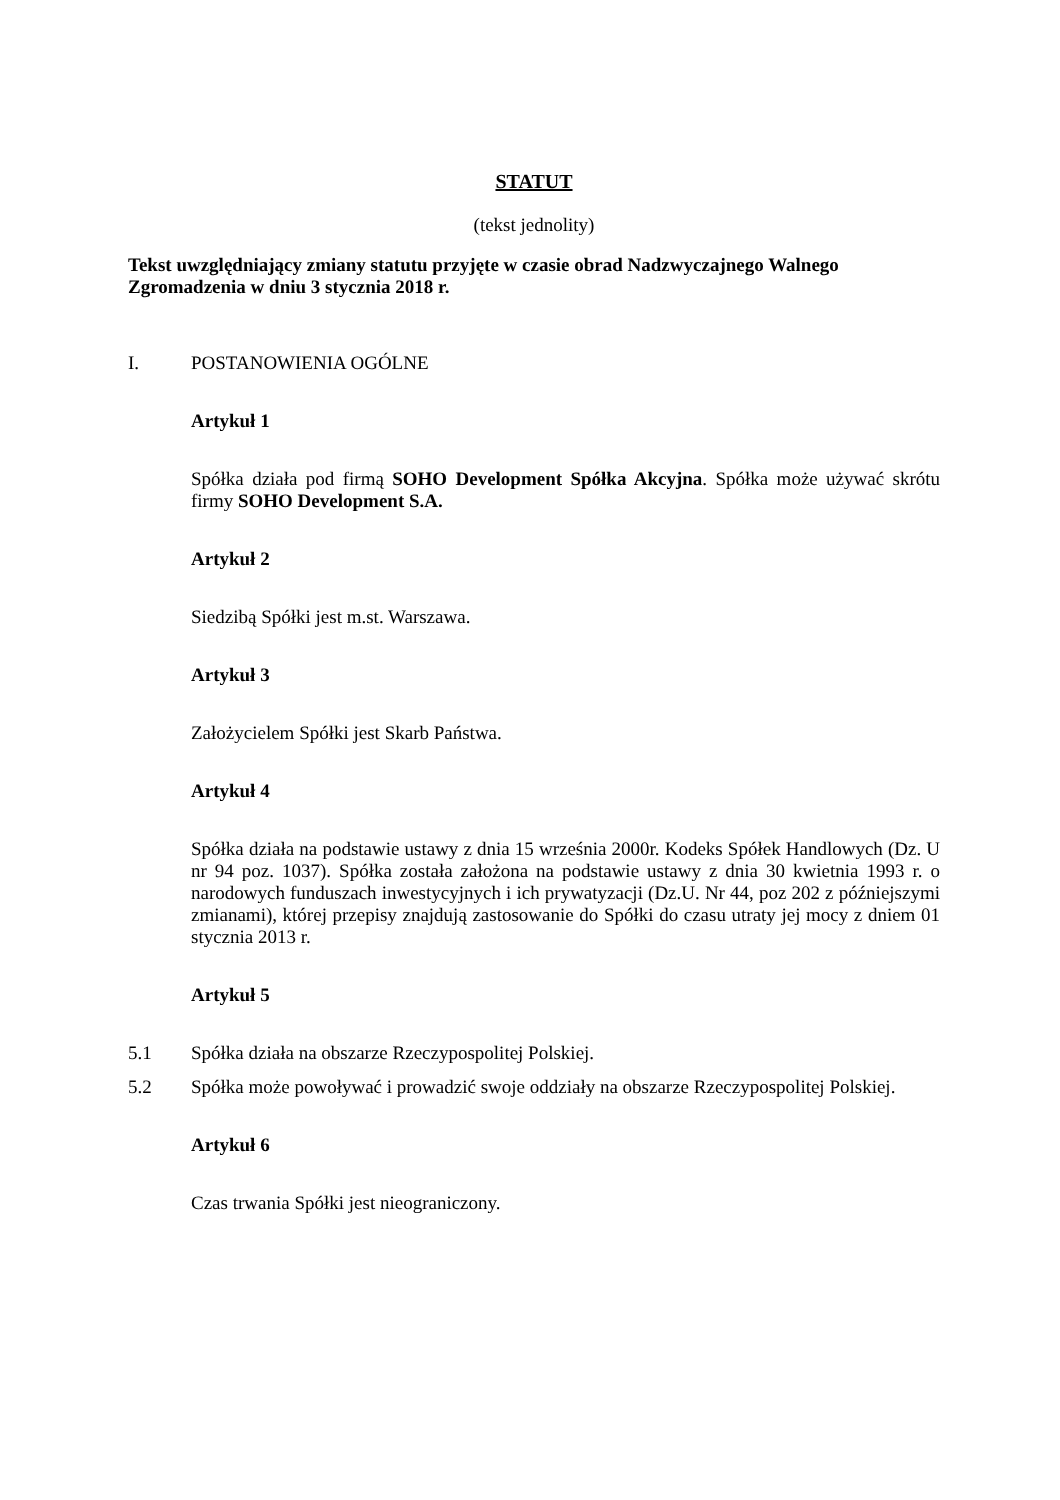STATUT
(tekst jednolity)
Tekst uwzględniający zmiany statutu przyjęte w czasie obrad Nadzwyczajnego Walnego Zgromadzenia w dniu 3 stycznia 2018 r.
I. POSTANOWIENIA OGÓLNE
Artykuł 1
Spółka działa pod firmą SOHO Development Spółka Akcyjna. Spółka może używać skrótu firmy SOHO Development S.A.
Artykuł 2
Siedzibą Spółki jest m.st. Warszawa.
Artykuł 3
Założycielem Spółki jest Skarb Państwa.
Artykuł 4
Spółka działa na podstawie ustawy z dnia 15 września 2000r. Kodeks Spółek Handlowych (Dz. U nr 94 poz. 1037). Spółka została założona na podstawie ustawy z dnia 30 kwietnia 1993 r. o narodowych funduszach inwestycyjnych i ich prywatyzacji (Dz.U. Nr 44, poz 202 z późniejszymi zmianami), której przepisy znajdują zastosowanie do Spółki do czasu utraty jej mocy z dniem 01 stycznia 2013 r.
Artykuł 5
5.1 Spółka działa na obszarze Rzeczypospolitej Polskiej.
5.2 Spółka może powoływać i prowadzić swoje oddziały na obszarze Rzeczypospolitej Polskiej.
Artykuł 6
Czas trwania Spółki jest nieograniczony.